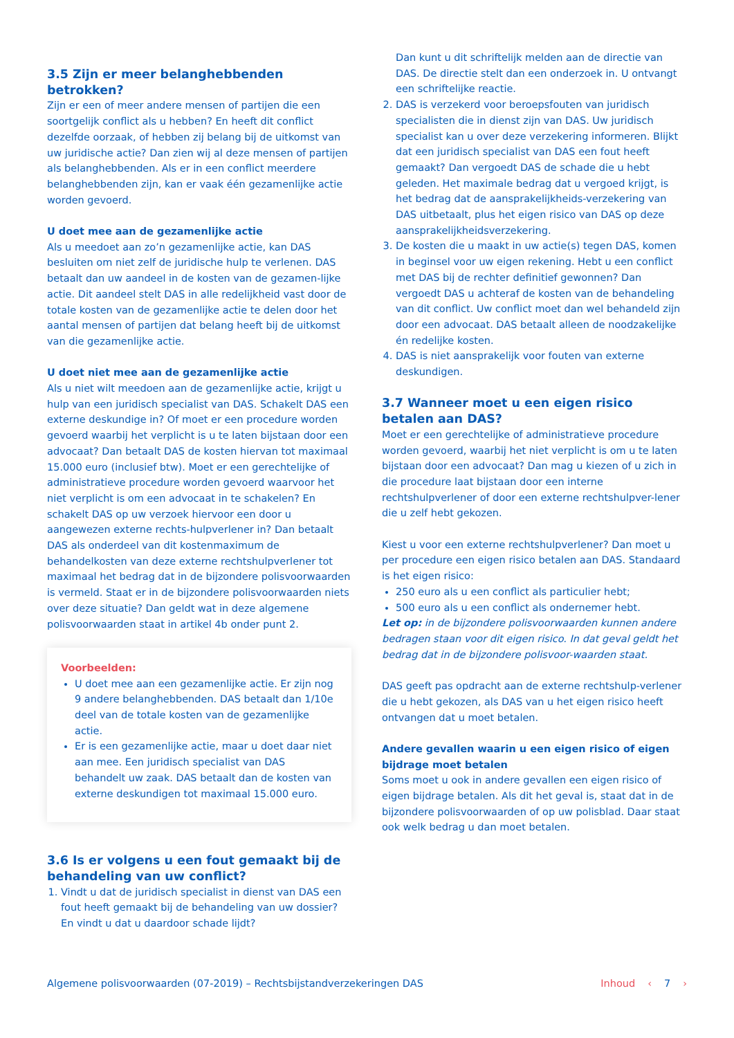3.5 Zijn er meer belanghebbenden betrokken?
Zijn er een of meer andere mensen of partijen die een soortgelijk conflict als u hebben? En heeft dit conflict dezelfde oorzaak, of hebben zij belang bij de uitkomst van uw juridische actie? Dan zien wij al deze mensen of partijen als belanghebbenden. Als er in een conflict meerdere belanghebbenden zijn, kan er vaak één gezamenlijke actie worden gevoerd.
U doet mee aan de gezamenlijke actie
Als u meedoet aan zo’n gezamenlijke actie, kan DAS besluiten om niet zelf de juridische hulp te verlenen. DAS betaalt dan uw aandeel in de kosten van de gezamen-lijke actie. Dit aandeel stelt DAS in alle redelijkheid vast door de totale kosten van de gezamenlijke actie te delen door het aantal mensen of partijen dat belang heeft bij de uitkomst van die gezamenlijke actie.
U doet niet mee aan de gezamenlijke actie
Als u niet wilt meedoen aan de gezamenlijke actie, krijgt u hulp van een juridisch specialist van DAS. Schakelt DAS een externe deskundige in? Of moet er een procedure worden gevoerd waarbij het verplicht is u te laten bijstaan door een advocaat? Dan betaalt DAS de kosten hiervan tot maximaal 15.000 euro (inclusief btw). Moet er een gerechtelijke of administratieve procedure worden gevoerd waarvoor het niet verplicht is om een advocaat in te schakelen? En schakelt DAS op uw verzoek hiervoor een door u aangewezen externe rechts-hulpverlener in? Dan betaalt DAS als onderdeel van dit kostenmaximum de behandelkosten van deze externe rechtshulpverlener tot maximaal het bedrag dat in de bijzondere polisvoorwaarden is vermeld. Staat er in de bijzondere polisvoorwaarden niets over deze situatie? Dan geldt wat in deze algemene polisvoorwaarden staat in artikel 4b onder punt 2.
Voorbeelden:
U doet mee aan een gezamenlijke actie. Er zijn nog 9 andere belanghebbenden. DAS betaalt dan 1/10e deel van de totale kosten van de gezamenlijke actie.
Er is een gezamenlijke actie, maar u doet daar niet aan mee. Een juridisch specialist van DAS behandelt uw zaak. DAS betaalt dan de kosten van externe deskundigen tot maximaal 15.000 euro.
3.6 Is er volgens u een fout gemaakt bij de behandeling van uw conflict?
1. Vindt u dat de juridisch specialist in dienst van DAS een fout heeft gemaakt bij de behandeling van uw dossier? En vindt u dat u daardoor schade lijdt?
Dan kunt u dit schriftelijk melden aan de directie van DAS. De directie stelt dan een onderzoek in. U ontvangt een schriftelijke reactie.
2. DAS is verzekerd voor beroepsfouten van juridisch specialisten die in dienst zijn van DAS. Uw juridisch specialist kan u over deze verzekering informeren. Blijkt dat een juridisch specialist van DAS een fout heeft gemaakt? Dan vergoedt DAS de schade die u hebt geleden. Het maximale bedrag dat u vergoed krijgt, is het bedrag dat de aansprakelijkheids-verzekering van DAS uitbetaalt, plus het eigen risico van DAS op deze aansprakelijkheidsverzekering.
3. De kosten die u maakt in uw actie(s) tegen DAS, komen in beginsel voor uw eigen rekening. Hebt u een conflict met DAS bij de rechter definitief gewonnen? Dan vergoedt DAS u achteraf de kosten van de behandeling van dit conflict. Uw conflict moet dan wel behandeld zijn door een advocaat. DAS betaalt alleen de noodzakelijke én redelijke kosten.
4. DAS is niet aansprakelijk voor fouten van externe deskundigen.
3.7 Wanneer moet u een eigen risico betalen aan DAS?
Moet er een gerechtelijke of administratieve procedure worden gevoerd, waarbij het niet verplicht is om u te laten bijstaan door een advocaat? Dan mag u kiezen of u zich in die procedure laat bijstaan door een interne rechtshulpverlener of door een externe rechtshulpver-lener die u zelf hebt gekozen.
Kiest u voor een externe rechtshulpverlener? Dan moet u per procedure een eigen risico betalen aan DAS. Standaard is het eigen risico:
250 euro als u een conflict als particulier hebt;
500 euro als u een conflict als ondernemer hebt.
Let op: in de bijzondere polisvoorwaarden kunnen andere bedragen staan voor dit eigen risico. In dat geval geldt het bedrag dat in de bijzondere polisvoor-waarden staat.
DAS geeft pas opdracht aan de externe rechtshulp-verlener die u hebt gekozen, als DAS van u het eigen risico heeft ontvangen dat u moet betalen.
Andere gevallen waarin u een eigen risico of eigen bijdrage moet betalen
Soms moet u ook in andere gevallen een eigen risico of eigen bijdrage betalen. Als dit het geval is, staat dat in de bijzondere polisvoorwaarden of op uw polisblad. Daar staat ook welk bedrag u dan moet betalen.
Algemene polisvoorwaarden (07-2019) – Rechtsbijstandverzekeringen DAS
Inhoud ‹ 7 ›